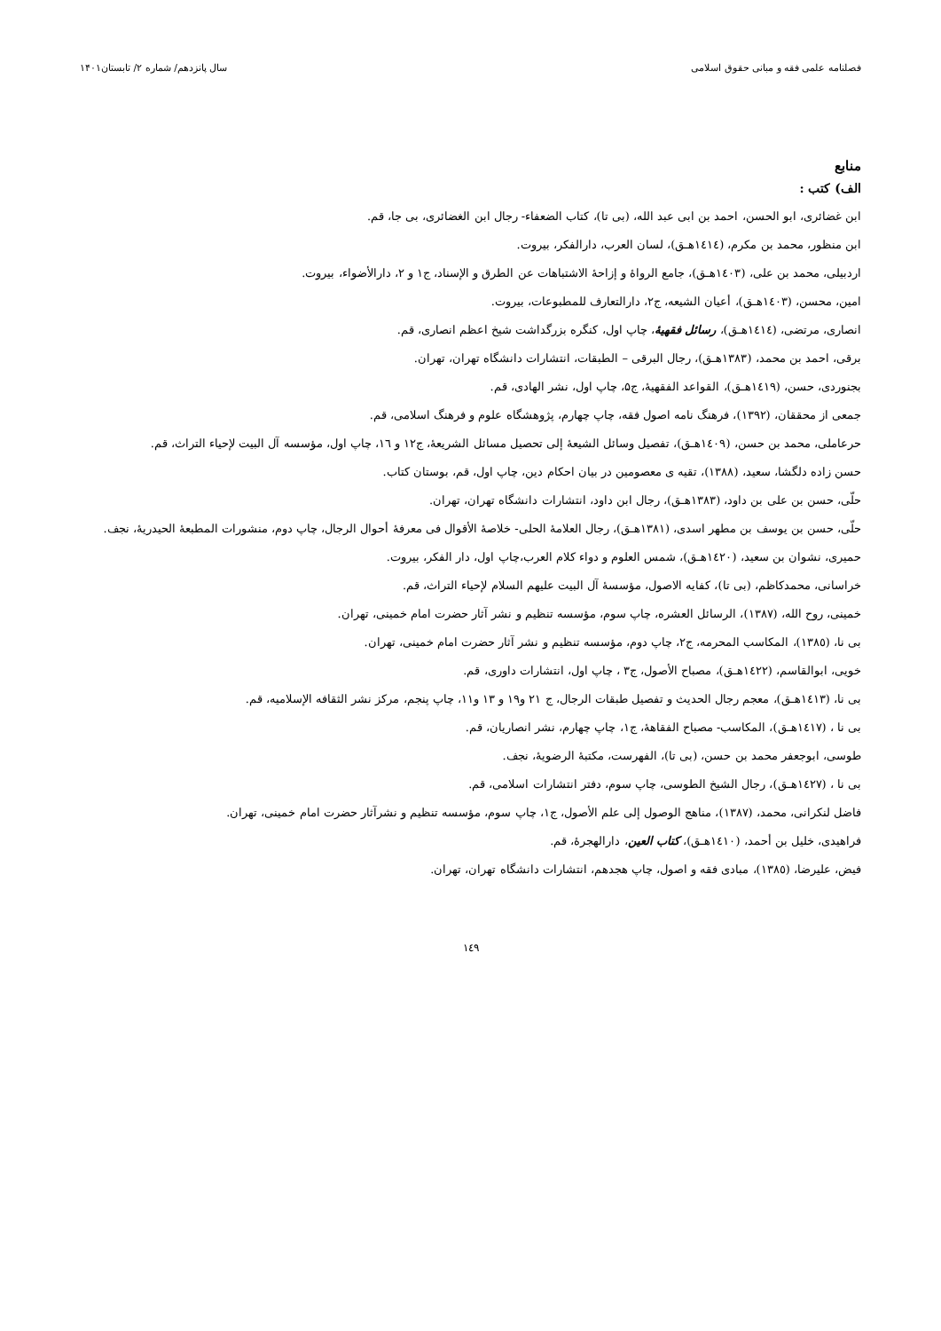فصلنامه علمی فقه و مبانی حقوق اسلامی سال پانزدهم/ شماره ۲/ تابستان۱۴۰۱
منابع
الف) کتب :
ابن غضائری، ابو الحسن، احمد بن ابی عبد الله، (بی تا)، کتاب الضعفاء- رجال ابن الغضائری، بی جا، قم.
ابن منظور، محمد بن مکرم، (١٤١٤هـ‍ق)، لسان العرب، دارالفکر، بیروت.
اردبیلی، محمد بن علی، (١٤٠٣هـ‍ق)، جامع الرواۀ و إزاحۀ الاشتباهات عن الطرق و الإسناد، ج۱ و ۲، دارالأضواء، بیروت.
امین، محسن، (١٤٠٣هـ‍ق)، أعیان الشیعه، ج۲، دارالتعارف للمطبوعات، بیروت.
انصاری، مرتضی، (١٤١٤هـ‍ق)، رسائل فقهیۀ، چاپ اول، کنگره بزرگداشت شیخ اعظم انصاری، قم.
برقی، احمد بن محمد، (١٣٨٣هـ‍ق)، رجال البرقی – الطبقات، انتشارات دانشگاه تهران، تهران.
بجنوردی، حسن، (١٤١٩هـ‍ق)، القواعد الفقهیۀ، ج۵، چاپ اول، نشر الهادی، قم.
جمعی از محققان، (١٣٩٢)، فرهنگ نامه اصول فقه، چاپ چهارم، پژوهشگاه علوم و فرهنگ اسلامی، قم.
حرعاملی، محمد بن حسن، (١٤٠٩هـ‍ق)، تفصیل وسائل الشیعۀ إلی تحصیل مسائل الشریعۀ، ج۱۲ و ١٦، چاپ اول، مؤسسه آل البیت لإحیاء التراث، قم.
حسن زاده دلگشا، سعید، (١٣٨٨)، تقیه ی معصومین در بیان احکام دین، چاپ اول، قم، بوستان کتاب.
حلّی، حسن بن علی بن داود، (١٣٨٣هـ‍ق)، رجال ابن داود، انتشارات دانشگاه تهران، تهران.
حلّی، حسن بن یوسف بن مطهر اسدی، (١٣٨١هـ‍ق)، رجال العلامۀ الحلی- خلاصۀ الأقوال فی معرفۀ أحوال الرجال، چاپ دوم، منشورات المطبعۀ الحیدریۀ، نجف.
حمیری، نشوان بن سعید، (١٤٢٠هـ‍ق)، شمس العلوم و دواء کلام العرب،چاپ اول، دار الفکر، بیروت.
خراسانی، محمدکاظم، (بی تا)، کفایه الاصول، مؤسسۀ آل البیت علیهم السلام لإحیاء التراث، قم.
خمینی، روح الله، (١٣٨٧)، الرسائل العشره، چاپ سوم، مؤسسه تنظیم و نشر آثار حضرت امام خمینی، تهران.
بی نا، (١٣٨٥)، المکاسب المحرمه، ج۲، چاپ دوم، مؤسسه تنظیم و نشر آثار حضرت امام خمینی، تهران.
خویی، ابوالقاسم، (١٤٢٢هـ‍ق)، مصباح الأصول، ج۳ ، چاپ اول، انتشارات داوری، قم.
بی نا، (١٤١٣هـ‍ق)، معجم رجال الحدیث و تفصیل طبقات الرجال، ج ٢١ و١٩ و ١٣ و١١، چاپ پنجم، مرکز نشر الثقافه الإسلامیه، قم.
بی نا ، (١٤١٧هـ‍ق)، المکاسب- مصباح الفقاهۀ، ج۱، چاپ چهارم، نشر انصاریان، قم.
طوسی، ابوجعفر محمد بن حسن، (بی تا)، الفهرست، مکتبۀ الرضویۀ، نجف.
بی نا ، (١٤٢٧هـ‍ق)، رجال الشیخ الطوسی، چاپ سوم، دفتر انتشارات اسلامی، قم.
فاضل لنکرانی، محمد، (١٣٨٧)، مناهج الوصول إلی علم الأصول، ج۱، چاپ سوم، مؤسسه تنظیم و نشرآثار حضرت امام خمینی، تهران.
فراهیدی، خلیل بن أحمد، (١٤١٠هـ‍ق)، کتاب العین، دارالهجرۀ، قم.
فیض، علیرضا، (١٣٨٥)، مبادی فقه و اصول، چاپ هجدهم، انتشارات دانشگاه تهران، تهران.
١٤٩